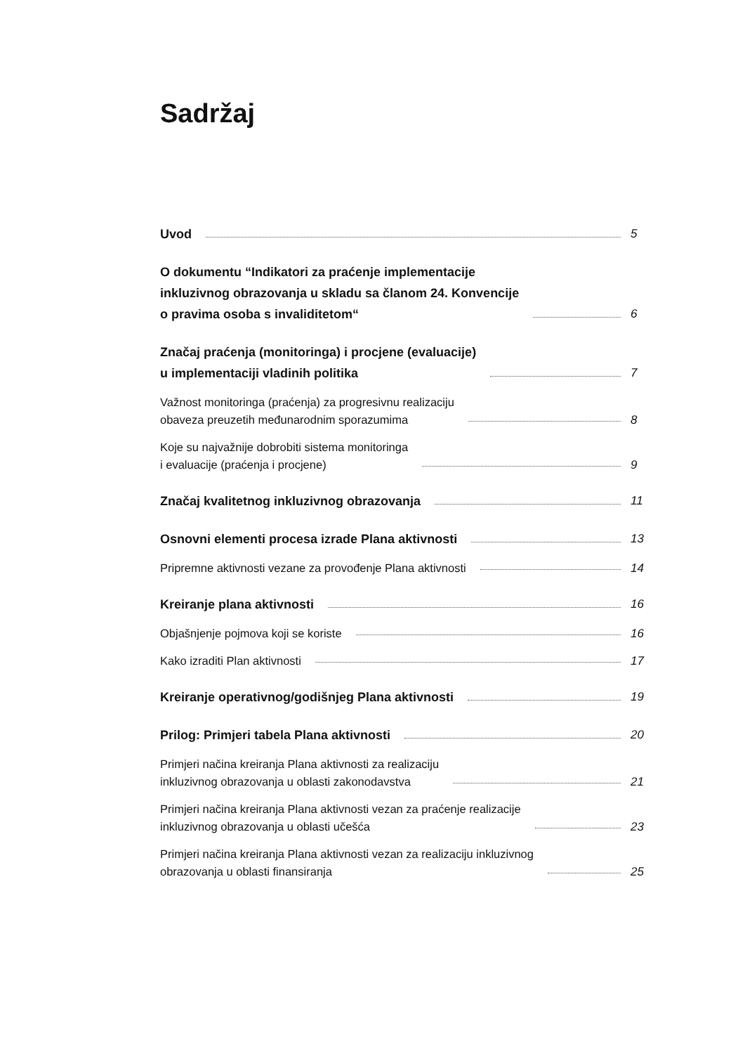Sadržaj
Uvod 5
O dokumentu “Indikatori za praćenje implementacije
inkluzivnog obrazovanja u skladu sa članom 24. Konvencije
o pravima osoba s invaliditetom“ 6
Značaj praćenja (monitoringa) i procjene (evaluacije)
u implementaciji vladinih politika 7
Važnost monitoringa (praćenja) za progresivnu realizaciju
obaveza preuzetih međunarodnim sporazumima 8
Koje su najvažnije dobrobiti sistema monitoringa
i evaluacije (praćenja i procjene) 9
Značaj kvalitetnog inkluzivnog obrazovanja 11
Osnovni elementi procesa izrade Plana aktivnosti 13
Pripremne aktivnosti vezane za provođenje Plana aktivnosti 14
Kreiranje plana aktivnosti 16
Objašnjenje pojmova koji se koriste 16
Kako izraditi Plan aktivnosti 17
Kreiranje operativnog/godišnjeg Plana aktivnosti 19
Prilog: Primjeri tabela Plana aktivnosti 20
Primjeri načina kreiranja Plana aktivnosti za realizaciju
inkluzivnog obrazovanja u oblasti zakonodavstva 21
Primjeri načina kreiranja Plana aktivnosti vezan za praćenje realizacije
inkluzivnog obrazovanja u oblasti učešća 23
Primjeri načina kreiranja Plana aktivnosti vezan za realizaciju inkluzivnog
obrazovanja u oblasti finansiranja 25